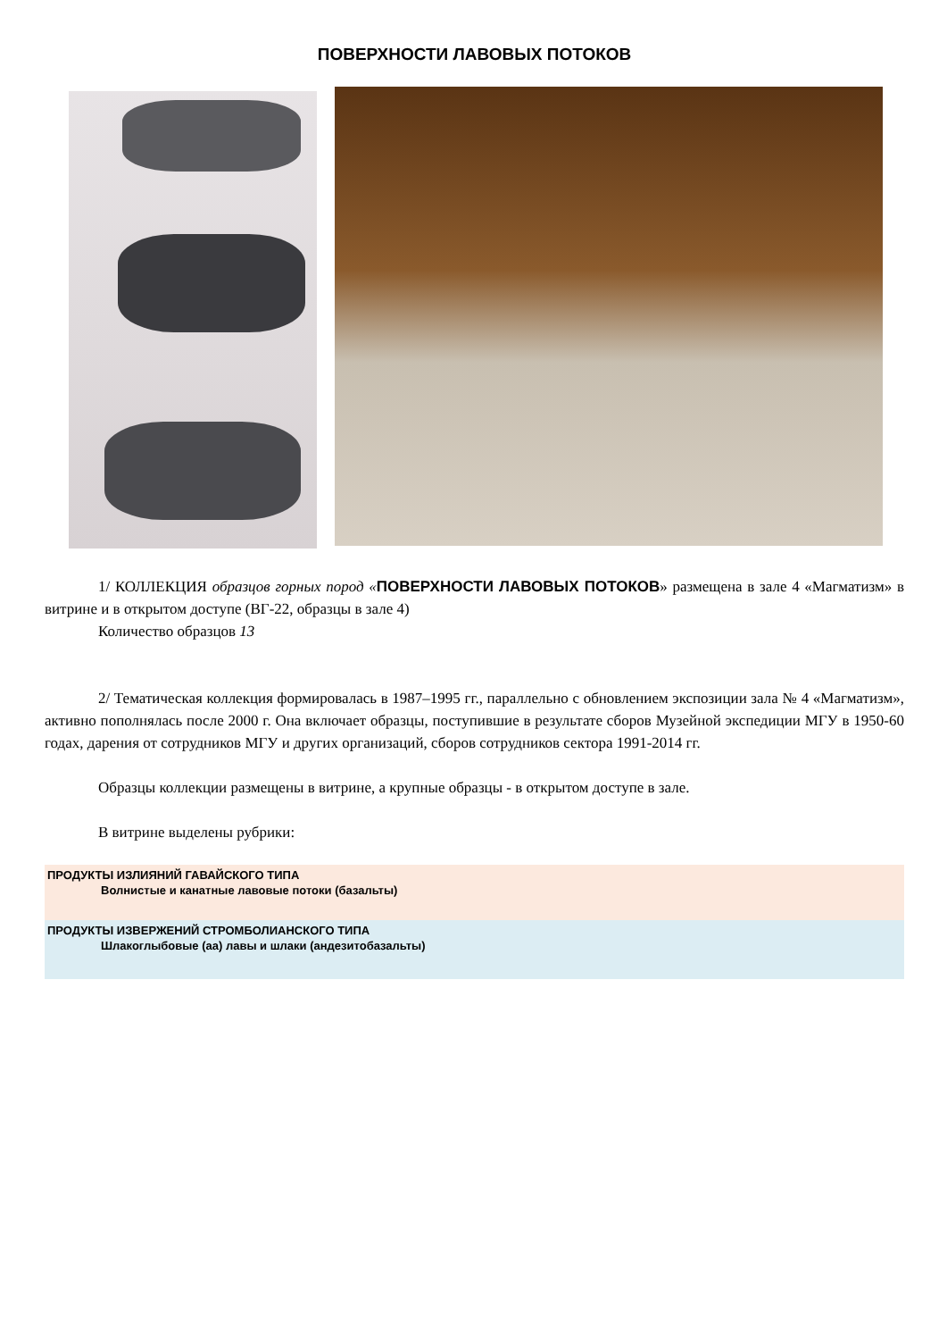ПОВЕРХНОСТИ ЛАВОВЫХ ПОТОКОВ
1/ КОЛЛЕКЦИЯ образцов горных пород «ПОВЕРХНОСТИ ЛАВОВЫХ ПОТОКОВ» размещена в зале 4 «Магматизм» в витрине и в открытом доступе (ВГ-22, образцы в зале 4)
Количество образцов 13
2/ Тематическая коллекция формировалась в 1987–1995 гг., параллельно с обновлением экспозиции зала № 4 «Магматизм», активно пополнялась после 2000 г. Она включает образцы, поступившие в результате сборов Музейной экспедиции МГУ в 1950-60 годах, дарения от сотрудников МГУ и других организаций, сборов сотрудников сектора 1991-2014 гг.
Образцы коллекции размещены в витрине, а крупные образцы - в открытом доступе в зале.
В витрине выделены рубрики:
ПРОДУКТЫ ИЗЛИЯНИЙ ГАВАЙСКОГО ТИПА
Волнистые и канатные лавовые потоки (базальты)
ПРОДУКТЫ ИЗВЕРЖЕНИЙ СТРОМБОЛИАНСКОГО ТИПА
Шлакоглыбовые (аа) лавы и шлаки (андезитобазальты)